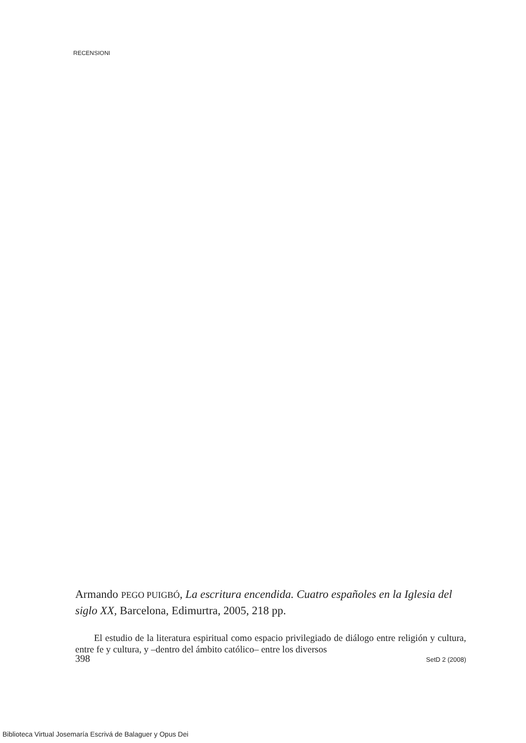RECENSIONI
Armando PEGO PUIGBÓ, La escritura encendida. Cuatro españoles en la Iglesia del siglo XX, Barcelona, Edimurtra, 2005, 218 pp.
El estudio de la literatura espiritual como espacio privilegiado de diálogo entre religión y cultura, entre fe y cultura, y –dentro del ámbito católico– entre los diversos
398 SetD 2 (2008)
Biblioteca Virtual Josemaría Escrivá de Balaguer y Opus Dei